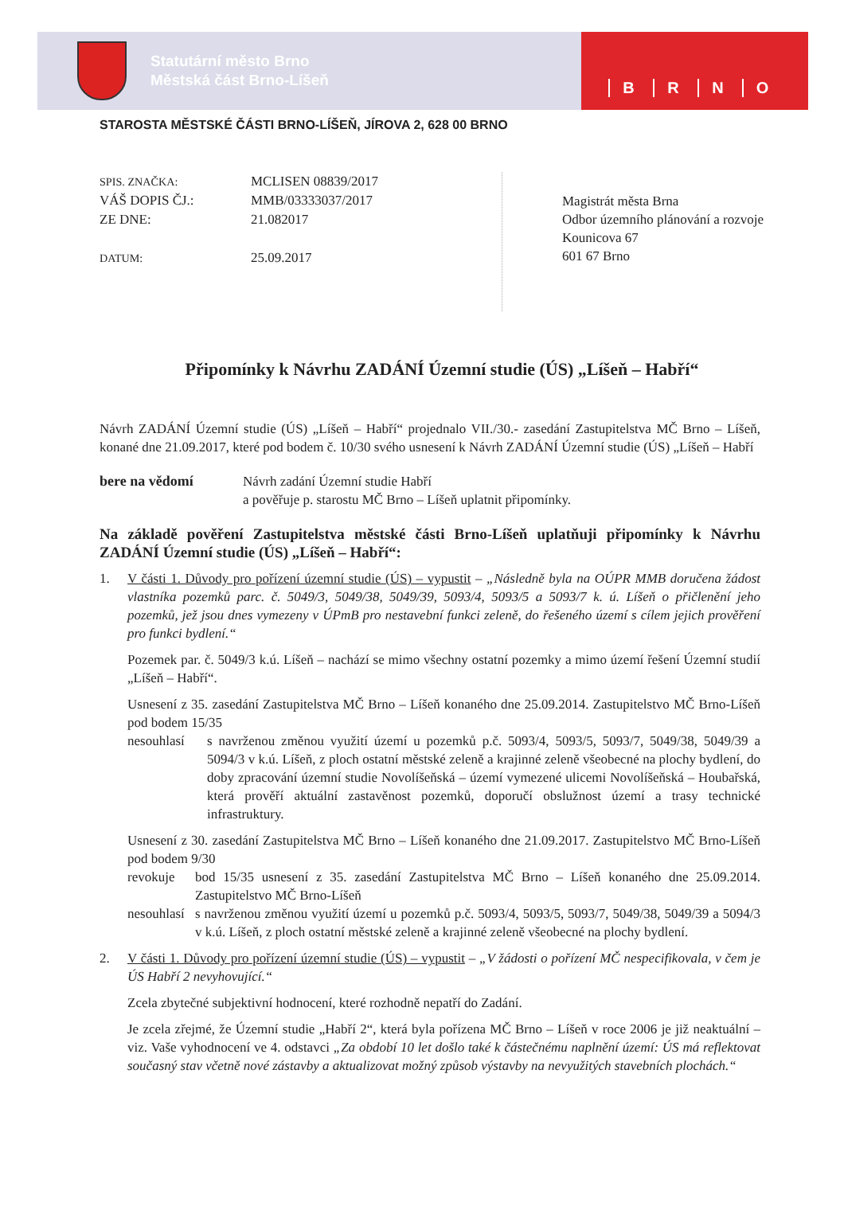Statutární město Brno
Městská část Brno-Líšeň
BRNO
STAROSTA MĚSTSKÉ ČÁSTI BRNO-LÍŠEŇ, JÍROVA 2, 628 00 BRNO
SPIS. ZNAČKA:
VÁŠ DOPIS ČJ.:
ZE DNE:
DATUM:
MCLISEN 08839/2017
MMB/03333037/2017
21.082017
25.09.2017
Magistrát města Brna
Odbor územního plánování a rozvoje
Kounicova 67
601 67 Brno
Připomínky k Návrhu ZADÁNÍ Územní studie (ÚS) „Líšeň – Habří“
Návrh ZADÁNÍ Územní studie (ÚS) „Líšeň – Habří“ projednalo VII./30.- zasedání Zastupitelstva MČ Brno – Líšeň, konané dne 21.09.2017, které pod bodem č. 10/30 svého usnesení k Návrh ZADÁNÍ Územní studie (ÚS) „Líšeň – Habří
bere na vědomí Návrh zadání Územní studie Habří
a pověřuje p. starostu MČ Brno – Líšeň uplatnit připomínky.
Na základě pověření Zastupitelstva městské části Brno-Líšeň uplatňuji připomínky k Návrhu ZADÁNÍ Územní studie (ÚS) „Líšeň – Habří“:
1. V části 1. Důvody pro pořízení územní studie (ÚS) – vypustit – „Následně byla na OÚPR MMB doručena žádost vlastníka pozemků parc. č. 5049/3, 5049/38, 5049/39, 5093/4, 5093/5 a 5093/7 k. ú. Líšeň o přičlenění jeho pozemků, jež jsou dnes vymezeny v ÚPmB pro nestavební funkci zeleně, do řešeného území s cílem jejich prověření pro funkci bydlení.“
Pozemek par. č. 5049/3 k.ú. Líšeň – nachází se mimo všechny ostatní pozemky a mimo území řešení Územní studií „Líšeň – Habří“.
Usnesení z 35. zasedání Zastupitelstva MČ Brno – Líšeň konaného dne 25.09.2014. Zastupitelstvo MČ Brno-Líšeň pod bodem 15/35
nesouhlasí
s navrženou změnou využití území u pozemků p.č. 5093/4, 5093/5, 5093/7, 5049/38, 5049/39 a 5094/3 v k.ú. Líšeň, z ploch ostatní městské zeleně a krajinné zeleně všeobecné na plochy bydlení, do doby zpracování územní studie Novolíšeňská – území vymezené ulicemi Novolíšeňská – Houbařská, která prověří aktuální zastavěnost pozemků, doporučí obslužnost území a trasy technické infrastruktury.
Usnesení z 30. zasedání Zastupitelstva MČ Brno – Líšeň konaného dne 21.09.2017. Zastupitelstvo MČ Brno-Líšeň pod bodem 9/30
revokuje bod 15/35 usnesení z 35. zasedání Zastupitelstva MČ Brno – Líšeň konaného dne 25.09.2014. Zastupitelstvo MČ Brno-Líšeň
nesouhlasí
s navrženou změnou využití území u pozemků p.č. 5093/4, 5093/5, 5093/7, 5049/38, 5049/39 a 5094/3 v k.ú. Líšeň, z ploch ostatní městské zeleně a krajinné zeleně všeobecné na plochy bydlení.
2. V části 1. Důvody pro pořízení územní studie (ÚS) – vypustit – „V žádosti o pořízení MČ nespecifikovala, v čem je ÚS Habří 2 nevyhovující.“
Zcela zbytečné subjektivní hodnocení, které rozhodně nepatří do Zadání.
Je zcela zřejmé, že Územní studie „Habří 2“, která byla pořízena MČ Brno – Líšeň v roce 2006 je již neaktuální – viz. Vaše vyhodnocení ve 4. odstavci „Za období 10 let došlo také k částečnému naplnění území: ÚS má reflektovat současný stav včetně nové zástavby a aktualizovat možný způsob výstavby na nevyužitých stavebních plochách.“